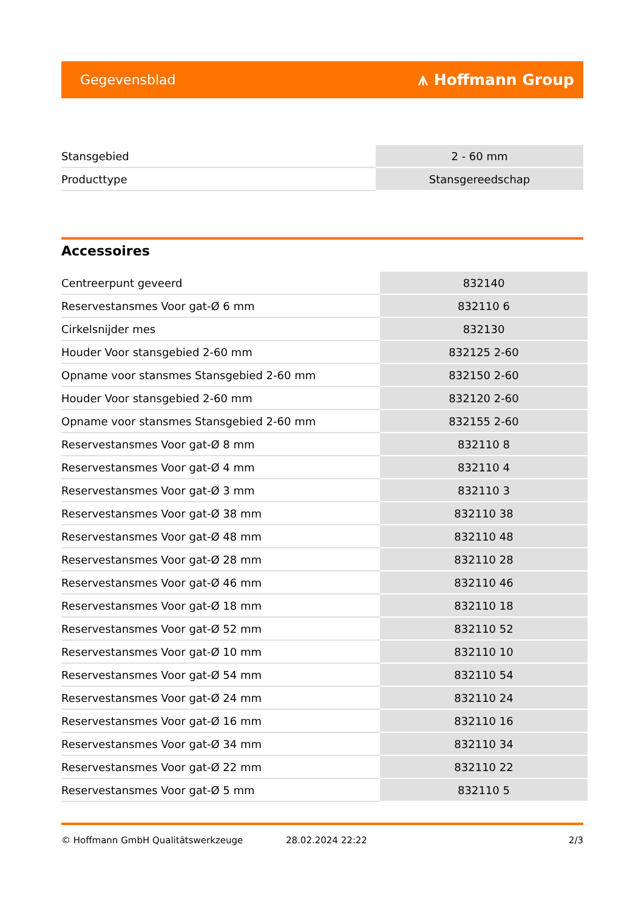Gegevensblad ⩚ Hoffmann Group
| Stansgebied | 2 - 60 mm |
| Producttype | Stansgereedschap |
Accessoires
| Centreerpunt geveerd | 832140 |
| Reservestansmes Voor gat-Ø 6 mm | 832110 6 |
| Cirkelsnijder mes | 832130 |
| Houder Voor stansgebied 2-60 mm | 832125 2-60 |
| Opname voor stansmes Stansgebied 2-60 mm | 832150 2-60 |
| Houder Voor stansgebied 2-60 mm | 832120 2-60 |
| Opname voor stansmes Stansgebied 2-60 mm | 832155 2-60 |
| Reservestansmes Voor gat-Ø 8 mm | 832110 8 |
| Reservestansmes Voor gat-Ø 4 mm | 832110 4 |
| Reservestansmes Voor gat-Ø 3 mm | 832110 3 |
| Reservestansmes Voor gat-Ø 38 mm | 832110 38 |
| Reservestansmes Voor gat-Ø 48 mm | 832110 48 |
| Reservestansmes Voor gat-Ø 28 mm | 832110 28 |
| Reservestansmes Voor gat-Ø 46 mm | 832110 46 |
| Reservestansmes Voor gat-Ø 18 mm | 832110 18 |
| Reservestansmes Voor gat-Ø 52 mm | 832110 52 |
| Reservestansmes Voor gat-Ø 10 mm | 832110 10 |
| Reservestansmes Voor gat-Ø 54 mm | 832110 54 |
| Reservestansmes Voor gat-Ø 24 mm | 832110 24 |
| Reservestansmes Voor gat-Ø 16 mm | 832110 16 |
| Reservestansmes Voor gat-Ø 34 mm | 832110 34 |
| Reservestansmes Voor gat-Ø 22 mm | 832110 22 |
| Reservestansmes Voor gat-Ø 5 mm | 832110 5 |
© Hoffmann GmbH Qualitätswerkzeuge 28.02.2024 22:22 2/3